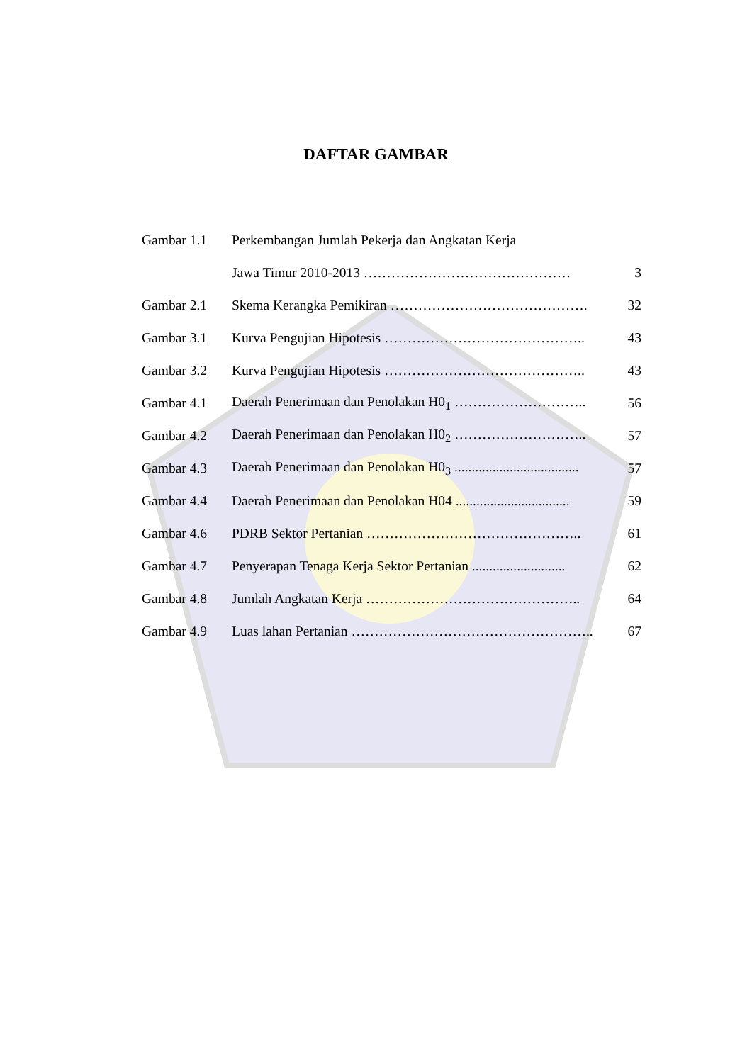DAFTAR GAMBAR
| Gambar 1.1 | Perkembangan Jumlah Pekerja dan Angkatan Kerja | |
| | Jawa Timur 2010-2013 ……………………………………… | 3 |
| Gambar 2.1 | Skema Kerangka Pemikiran ……………………………………. | 32 |
| Gambar 3.1 | Kurva Pengujian Hipotesis …………………………………….. | 43 |
| Gambar 3.2 | Kurva Pengujian Hipotesis …………………………………….. | 43 |
| Gambar 4.1 | Daerah Penerimaan dan Penolakan H0<sub>1</sub> ……………………….. | 56 |
| Gambar 4.2 | Daerah Penerimaan dan Penolakan H0<sub>2</sub> ……………………….. | 57 |
| Gambar 4.3 | Daerah Penerimaan dan Penolakan H0<sub>3</sub> .................................... | 57 |
| Gambar 4.4 | Daerah Penerimaan dan Penolakan H04 ................................. | 59 |
| Gambar 4.6 | PDRB Sektor Pertanian ……………………………………….. | 61 |
| Gambar 4.7 | Penyerapan Tenaga Kerja Sektor Pertanian ........................... | 62 |
| Gambar 4.8 | Jumlah Angkatan Kerja ……………………………………….. | 64 |
| Gambar 4.9 | Luas lahan Pertanian …………………………………………….. | 67 |